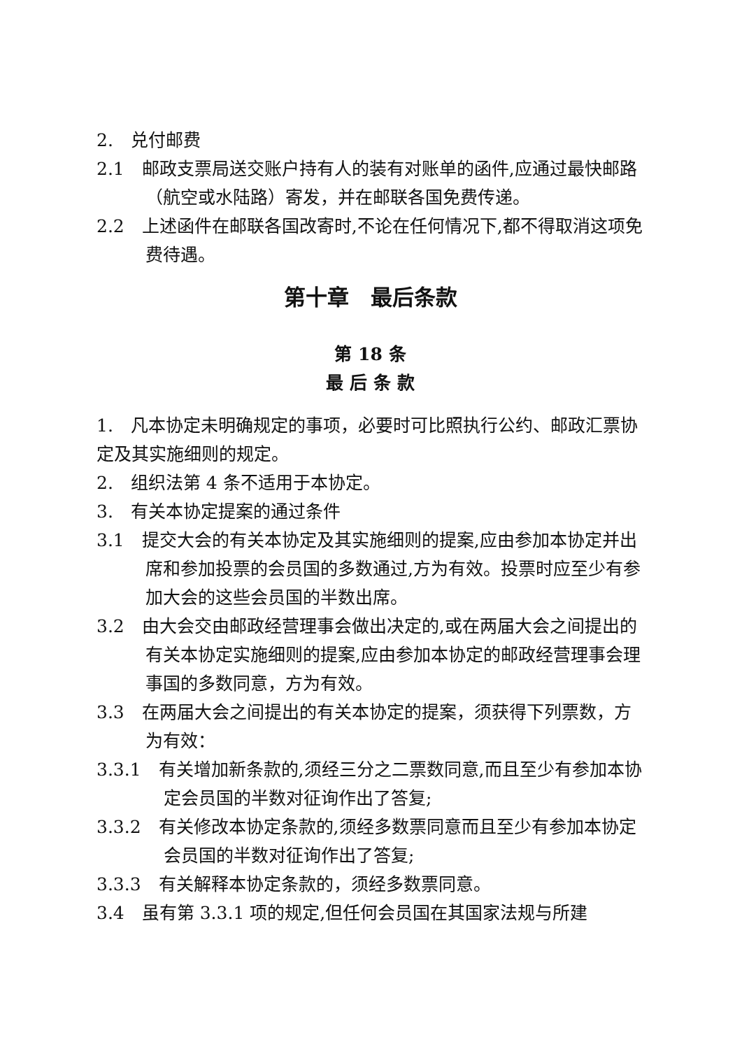2.　兑付邮费
2.1　邮政支票局送交账户持有人的装有对账单的函件,应通过最快邮路（航空或水陆路）寄发，并在邮联各国免费传递。
2.2　上述函件在邮联各国改寄时,不论在任何情况下,都不得取消这项免费待遇。
第十章　最后条款
第 18 条
最 后 条 款
1.　凡本协定未明确规定的事项，必要时可比照执行公约、邮政汇票协定及其实施细则的规定。
2.　组织法第 4 条不适用于本协定。
3.　有关本协定提案的通过条件
3.1　提交大会的有关本协定及其实施细则的提案,应由参加本协定并出席和参加投票的会员国的多数通过,方为有效。投票时应至少有参加大会的这些会员国的半数出席。
3.2　由大会交由邮政经营理事会做出决定的,或在两届大会之间提出的有关本协定实施细则的提案,应由参加本协定的邮政经营理事会理事国的多数同意，方为有效。
3.3　在两届大会之间提出的有关本协定的提案，须获得下列票数，方为有效：
3.3.1　有关增加新条款的,须经三分之二票数同意,而且至少有参加本协定会员国的半数对征询作出了答复;
3.3.2　有关修改本协定条款的,须经多数票同意而且至少有参加本协定会员国的半数对征询作出了答复;
3.3.3　有关解释本协定条款的，须经多数票同意。
3.4　虽有第 3.3.1 项的规定,但任何会员国在其国家法规与所建